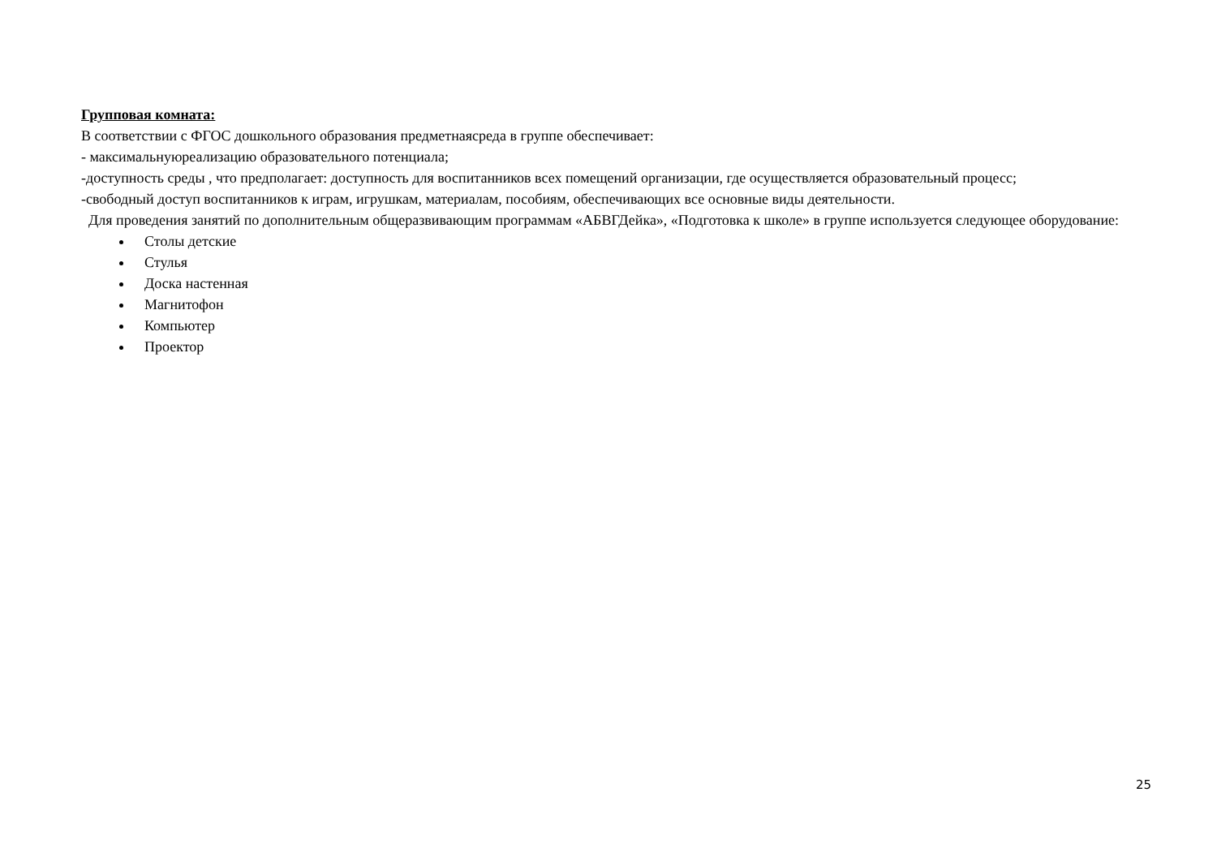Групповая комната:
В соответствии с ФГОС дошкольного образования предметнаясреда в группе обеспечивает:
- максимальнуюреализацию образовательного потенциала;
-доступность среды , что предполагает: доступность для воспитанников всех помещений организации, где осуществляется образовательный процесс;
-свободный доступ воспитанников к играм, игрушкам, материалам, пособиям, обеспечивающих все основные виды деятельности.
Для проведения занятий по дополнительным общеразвивающим программам «АБВГДейка», «Подготовка к школе» в группе используется следующее оборудование:
Столы детские
Стулья
Доска настенная
Магнитофон
Компьютер
Проектор
25